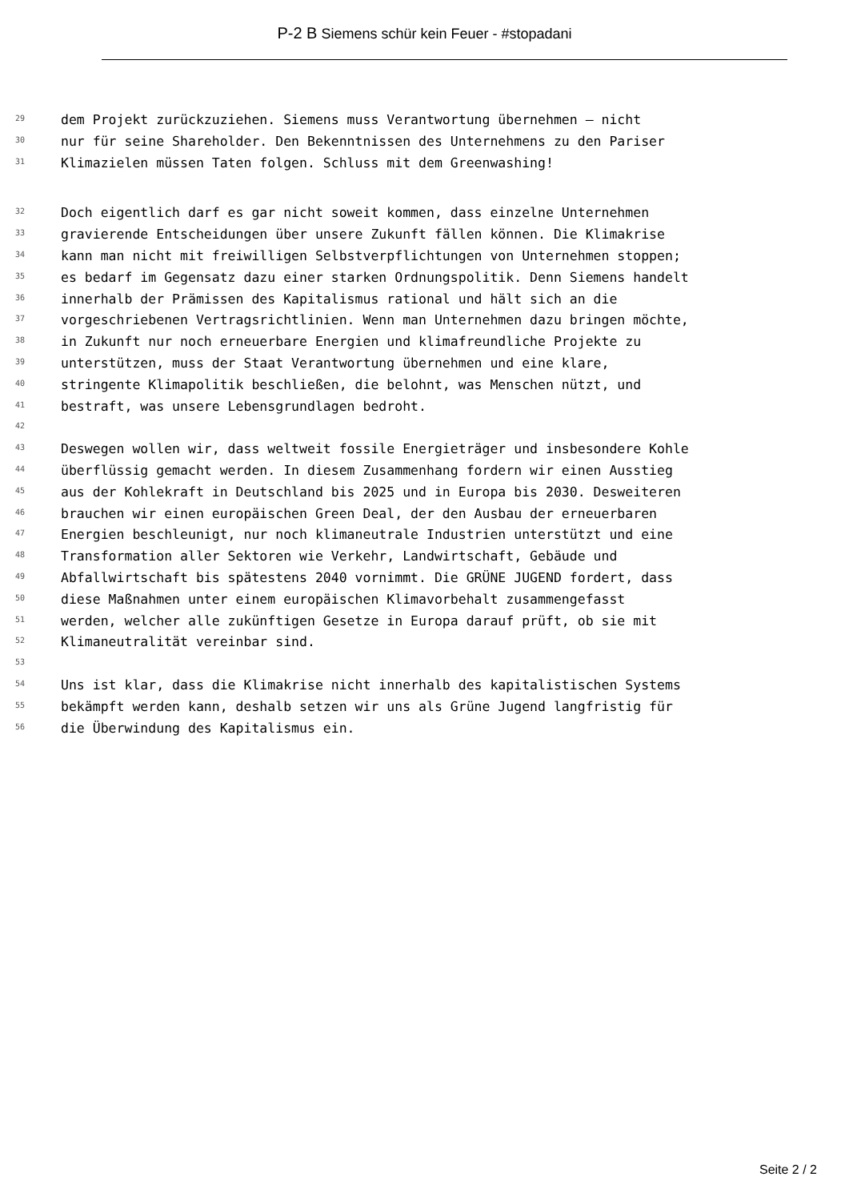P-2 B Siemens schür kein Feuer - #stopadani
29 dem Projekt zurückzuziehen. Siemens muss Verantwortung übernehmen – nicht
30 nur für seine Shareholder. Den Bekenntnissen des Unternehmens zu den Pariser
31 Klimazielen müssen Taten folgen. Schluss mit dem Greenwashing!
32 Doch eigentlich darf es gar nicht soweit kommen, dass einzelne Unternehmen
33 gravierende Entscheidungen über unsere Zukunft fällen können. Die Klimakrise
34 kann man nicht mit freiwilligen Selbstverpflichtungen von Unternehmen stoppen;
35 es bedarf im Gegensatz dazu einer starken Ordnungspolitik. Denn Siemens handelt
36 innerhalb der Prämissen des Kapitalismus rational und hält sich an die
37 vorgeschriebenen Vertragsrichtlinien. Wenn man Unternehmen dazu bringen möchte,
38 in Zukunft nur noch erneuerbare Energien und klimafreundliche Projekte zu
39 unterstützen, muss der Staat Verantwortung übernehmen und eine klare,
40 stringente Klimapolitik beschließen, die belohnt, was Menschen nützt, und
41 bestraft, was unsere Lebensgrundlagen bedroht.
42
43 Deswegen wollen wir, dass weltweit fossile Energieträger und insbesondere Kohle
44 überflüssig gemacht werden. In diesem Zusammenhang fordern wir einen Ausstieg
45 aus der Kohlekraft in Deutschland bis 2025 und in Europa bis 2030. Desweiteren
46 brauchen wir einen europäischen Green Deal, der den Ausbau der erneuerbaren
47 Energien beschleunigt, nur noch klimaneutrale Industrien unterstützt und eine
48 Transformation aller Sektoren wie Verkehr, Landwirtschaft, Gebäude und
49 Abfallwirtschaft bis spätestens 2040 vornimmt. Die GRÜNE JUGEND fordert, dass
50 diese Maßnahmen unter einem europäischen Klimavorbehalt zusammengefasst
51 werden, welcher alle zukünftigen Gesetze in Europa darauf prüft, ob sie mit
52 Klimaneutralität vereinbar sind.
53
54 Uns ist klar, dass die Klimakrise nicht innerhalb des kapitalistischen Systems
55 bekämpft werden kann, deshalb setzen wir uns als Grüne Jugend langfristig für
56 die Überwindung des Kapitalismus ein.
Seite 2 / 2